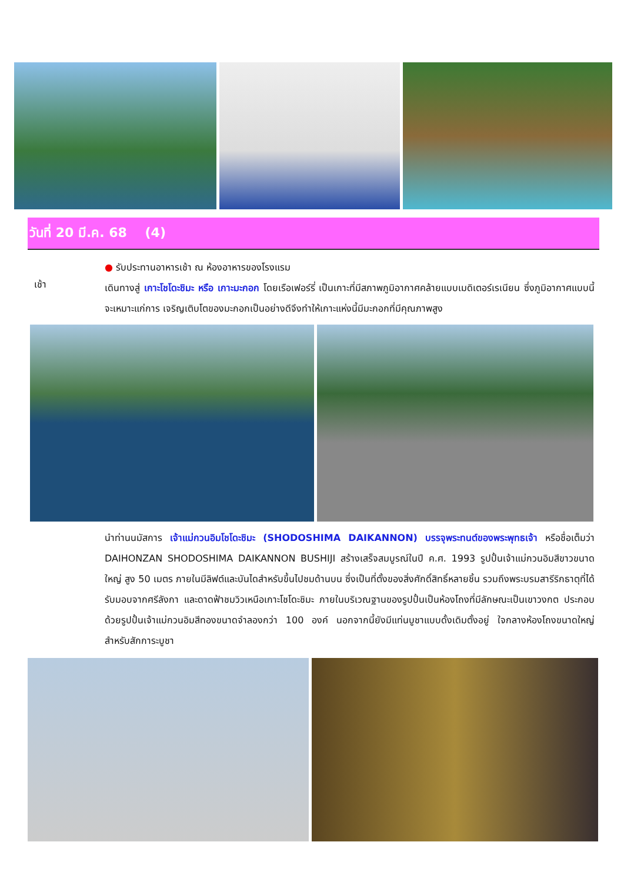วันที่ 20 มี.ค. 68 (4)
เช้า
● รับประทานอาหารเช้า ณ ห้องอาหารของโรงแรม
เดินทางสู่ เกาะโชโดะชิมะ หรือ เกาะมะกอก โดยเรือเฟอร์รี่ เป็นเกาะที่มีสภาพภูมิอากาศคล้ายแบบเมดิเตอร์เรเนียน ซึ่งภูมิอากาศแบบนี้จะเหมาะแก่การ เจริญเติบโตของมะกอกเป็นอย่างดีจึงทำให้เกาะแห่งนี้มีมะกอกที่มีคุณภาพสูง
นำท่านนมัสการ เจ้าแม่กวนอิมโชโดะชิมะ (SHODOSHIMA DAIKANNON) บรรจุพระทนต์ของพระพุทธเจ้า หรือชื่อเต็มว่า DAIHONZAN SHODOSHIMA DAIKANNON BUSHIJI สร้างเสร็จสมบูรณ์ในปี ค.ศ. 1993 รูปปั้นเจ้าแม่กวนอิมสีขาวขนาดใหญ่ สูง 50 เมตร ภายในมีลิฟต์และบันไดสำหรับขึ้นไปชมด้านบน ซึ่งเป็นที่ตั้งของสิ่งศักดิ์สิทธิ์หลายชิ้น รวมถึงพระบรมสารีริกธาตุที่ได้รับมอบจากศรีลังกา และดาดฟ้าชมวิวเหนือเกาะโชโดะชิมะ ภายในบริเวณฐานของรูปปั้นเป็นห้องโถงที่มีลักษณะเป็นเขาวงกต ประกอบด้วยรูปปั้นเจ้าแม่กวนอิมสีทองขนาดจำลองกว่า 100 องค์ นอกจากนี้ยังมีแท่นบูชาแบบดั้งเดิมตั้งอยู่ ใจกลางห้องโถงขนาดใหญ่สำหรับสักการะบูชา